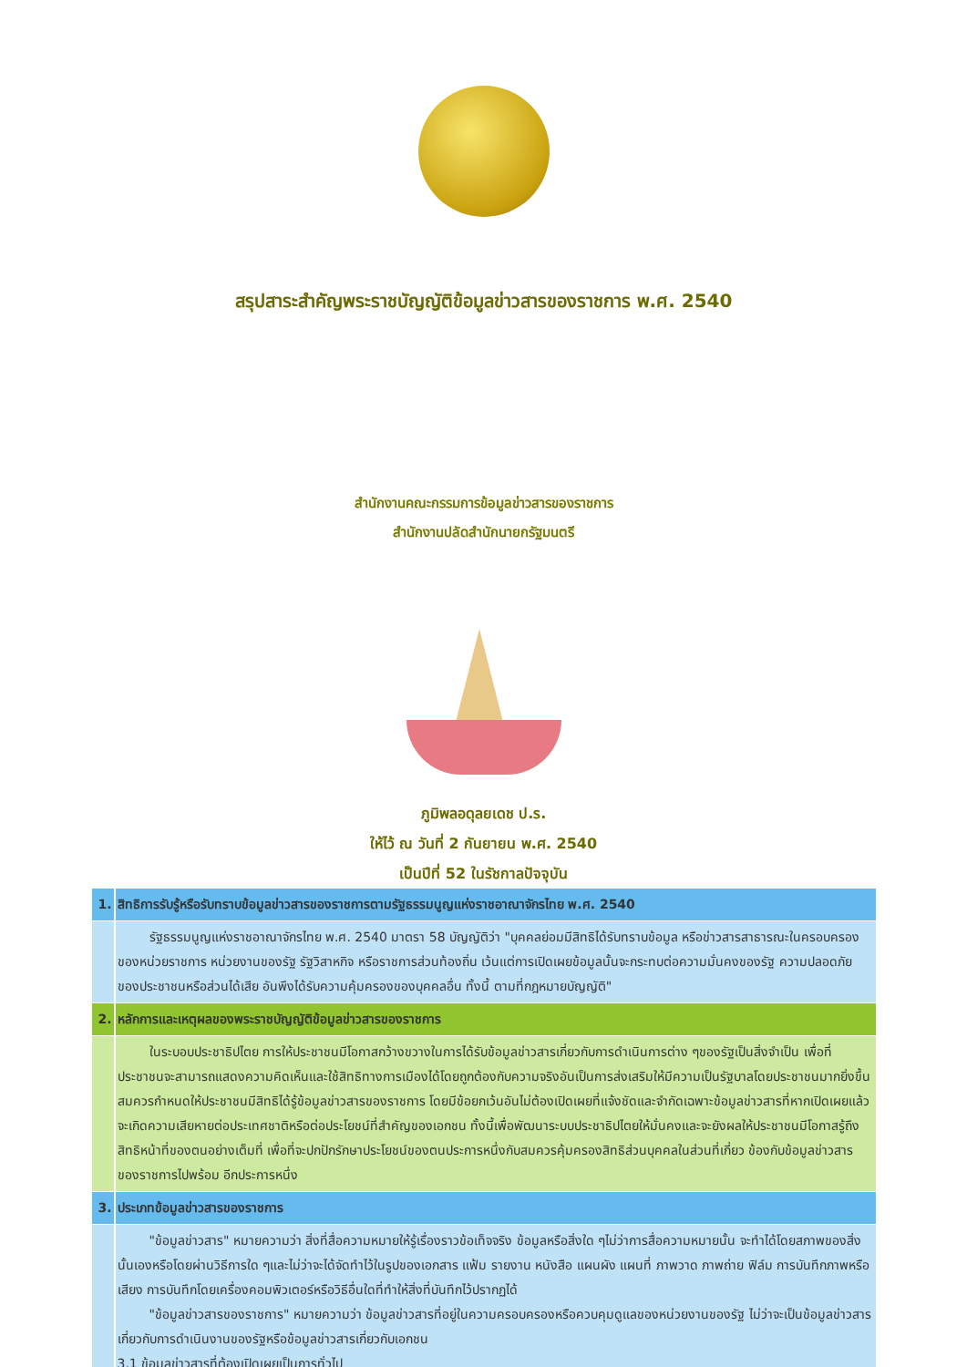สรุปสาระสำคัญพระราชบัญญัติข้อมูลข่าวสารของราชการ พ.ศ. 2540
สำนักงานคณะกรรมการข้อมูลข่าวสารของราชการ
สำนักงานปลัดสำนักนายกรัฐมนตรี
ภูมิพลอดุลยเดช ป.ร.
ให้ไว้ ณ วันที่ 2 กันยายน พ.ศ. 2540
เป็นปีที่ 52 ในรัชกาลปัจจุบัน
| 1. | สิทธิการรับรู้หรือรับทราบข้อมูลข่าวสารของราชการตามรัฐธรรมนูญแห่งราชอาณาจักรไทย พ.ศ. 2540 |
| | รัฐธรรมนูญแห่งราชอาณาจักรไทย พ.ศ. 2540 มาตรา 58 บัญญัติว่า "บุคคลย่อมมีสิทธิได้รับทราบข้อมูล หรือข่าวสารสาธารณะในครอบครองของหน่วยราชการ หน่วยงานของรัฐ รัฐวิสาหกิจ หรือราชการส่วนท้องถิ่น เว้นแต่การเปิดเผยข้อมูลนั้นจะกระทบต่อความมั่นคงของรัฐ ความปลอดภัยของประชาชนหรือส่วนได้เสีย อันพึงได้รับความคุ้มครองของบุคคลอื่น ทั้งนี้ ตามที่กฎหมายบัญญัติ" |
| 2. | หลักการและเหตุผลของพระราชบัญญัติข้อมูลข่าวสารของราชการ |
| | ในระบอบประชาธิปไตย การให้ประชาชนมีโอกาสกว้างขวางในการได้รับข้อมูลข่าวสารเกี่ยวกับการดำเนินการต่าง ๆของรัฐเป็นสิ่งจำเป็น เพื่อที่ประชาชนจะสามารถแสดงความคิดเห็นและใช้สิทธิทางการเมืองได้โดยถูกต้องกับความจริงอันเป็นการส่งเสริมให้มีความเป็นรัฐบาลโดยประชาชนมากยิ่งขึ้นสมควรกำหนดให้ประชาชนมีสิทธิได้รู้ข้อมูลข่าวสารของราชการ โดยมีข้อยกเว้นอันไม่ต้องเปิดเผยที่แจ้งชัดและจำกัดเฉพาะข้อมูลข่าวสารที่หากเปิดเผยแล้วจะเกิดความเสียหายต่อประเทศชาติหรือต่อประโยชน์ที่สำคัญของเอกชน ทั้งนี้เพื่อพัฒนาระบบประชาธิปไตยให้มั่นคงและจะยังผลให้ประชาชนมีโอกาสรู้ถึงสิทธิหน้าที่ของตนอย่างเต็มที่ เพื่อที่จะปกปักรักษาประโยชน์ของตนประการหนึ่งกับสมควรคุ้มครองสิทธิส่วนบุคคลในส่วนที่เกี่ยว ข้องกับข้อมูลข่าวสารของราชการไปพร้อม อีกประการหนึ่ง |
| 3. | ประเภทข้อมูลข่าวสารของราชการ |
| | "ข้อมูลข่าวสาร" หมายความว่า สิ่งที่สื่อความหมายให้รู้เรื่องราวข้อเท็จจริง ข้อมูลหรือสิ่งใด ๆไม่ว่าการสื่อความหมายนั้น จะทำได้โดยสภาพของสิ่งนั้นเองหรือโดยผ่านวิธีการใด ๆและไม่ว่าจะได้จัดทำไว้ในรูปของเอกสาร แฟ้ม รายงาน หนังสือ แผนผัง แผนที่ ภาพวาด ภาพถ่าย ฟิล์ม การบันทึกภาพหรือเสียง การบันทึกโดยเครื่องคอมพิวเตอร์หรือวิธีอื่นใดที่ทำให้สิ่งที่บันทึกไว้ปรากฏได้ "ข้อมูลข่าวสารของราชการ" หมายความว่า ข้อมูลข่าวสารที่อยู่ในความครอบครองหรือควบคุมดูแลของหน่วยงานของรัฐ ไม่ว่าจะเป็นข้อมูลข่าวสารเกี่ยวกับการดำเนินงานของรัฐหรือข้อมูลข่าวสารเกี่ยวกับเอกชน 3.1 ข้อมูลข่าวสารที่ต้องเปิดเผยเป็นการทั่วไป |